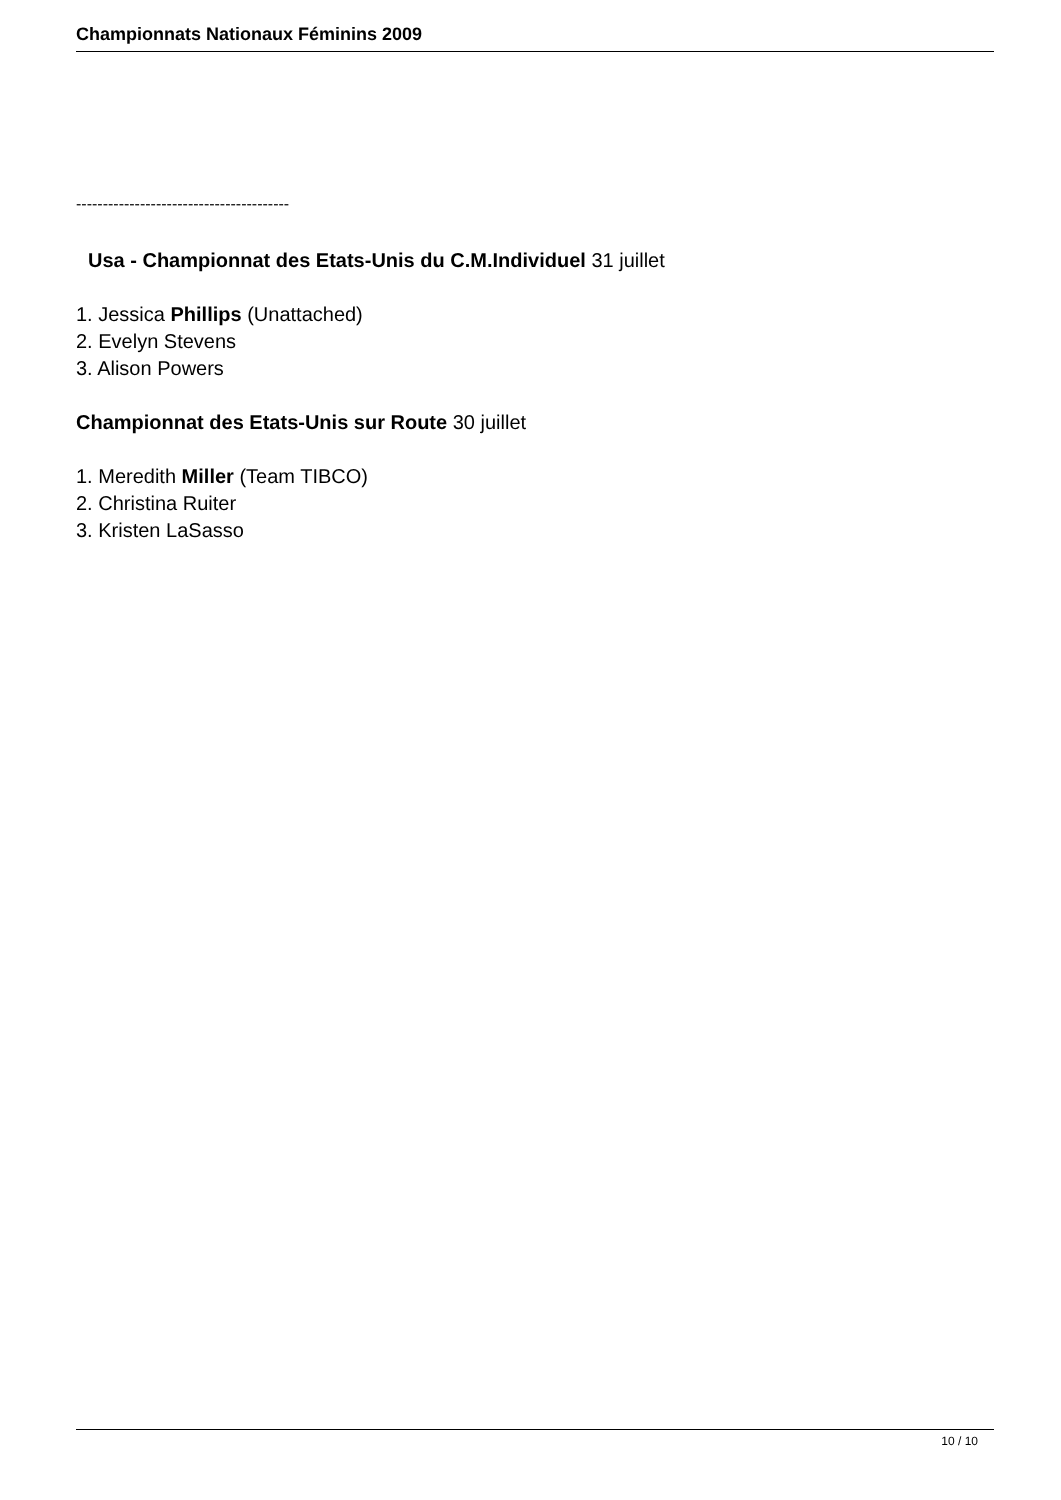Championnats Nationaux Féminins 2009
----------------------------------------
Usa - Championnat des Etats-Unis du C.M.Individuel 31 juillet
1. Jessica Phillips (Unattached)
2. Evelyn Stevens
3. Alison Powers
Championnat des Etats-Unis sur Route 30 juillet
1. Meredith Miller (Team TIBCO)
2. Christina Ruiter
3. Kristen LaSasso
10 / 10